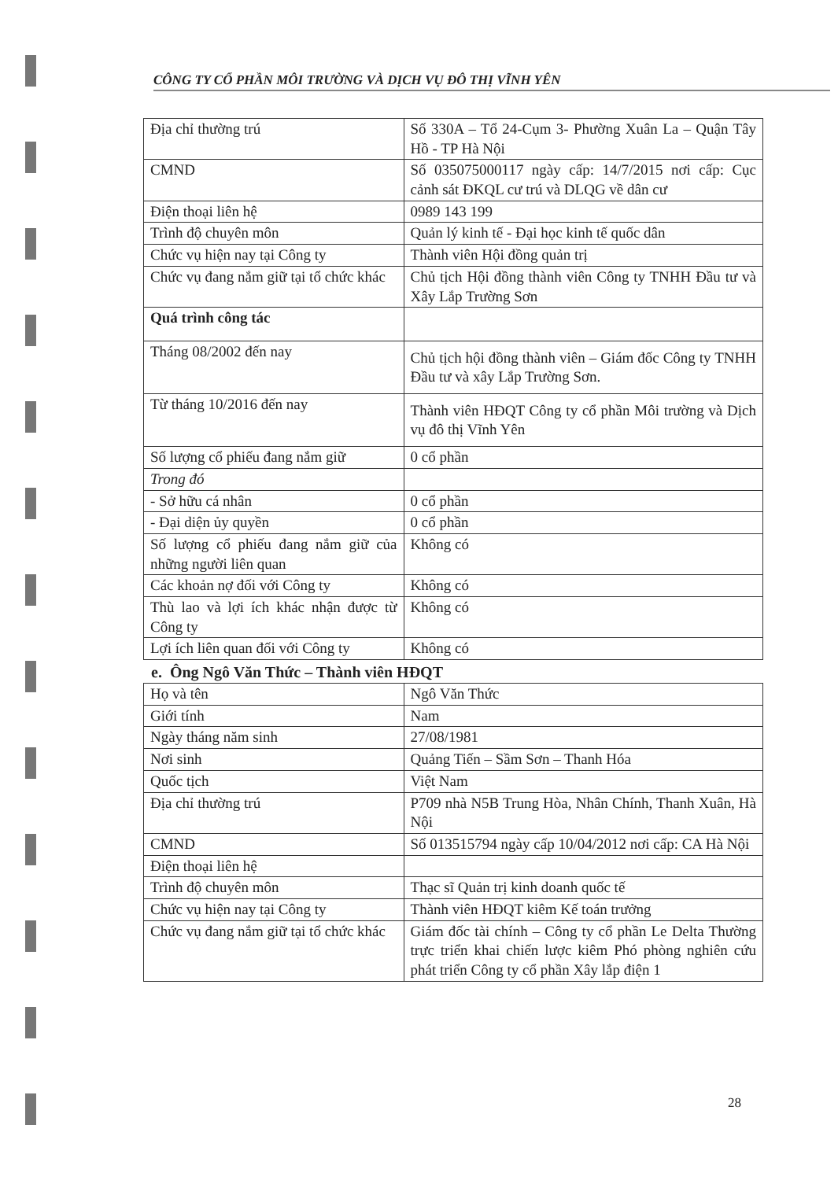CÔNG TY CỔ PHẦN MÔI TRƯỜNG VÀ DỊCH VỤ ĐÔ THỊ VĨNH YÊN
| Địa chỉ thường trú | Số 330A – Tổ 24-Cụm 3- Phường Xuân La – Quận Tây Hồ - TP Hà Nội |
| CMND | Số 035075000117 ngày cấp: 14/7/2015 nơi cấp: Cục cảnh sát ĐKQL cư trú và DLQG về dân cư |
| Điện thoại liên hệ | 0989 143 199 |
| Trình độ chuyên môn | Quản lý kinh tế - Đại học kinh tế quốc dân |
| Chức vụ hiện nay tại Công ty | Thành viên Hội đồng quản trị |
| Chức vụ đang nắm giữ tại tổ chức khác | Chủ tịch Hội đồng thành viên Công ty TNHH Đầu tư và Xây Lắp Trường Sơn |
| Quá trình công tác | |
| Tháng 08/2002 đến nay | Chủ tịch hội đồng thành viên – Giám đốc Công ty TNHH Đầu tư và xây Lắp Trường Sơn. |
| Từ tháng 10/2016 đến nay | Thành viên HĐQT Công ty cổ phần Môi trường và Dịch vụ đô thị Vĩnh Yên |
| Số lượng cổ phiếu đang nắm giữ | 0 cổ phần |
| Trong đó | |
| - Sở hữu cá nhân | 0 cổ phần |
| - Đại diện ủy quyền | 0 cổ phần |
| Số lượng cổ phiếu đang nắm giữ của những người liên quan | Không có |
| Các khoản nợ đối với Công ty | Không có |
| Thù lao và lợi ích khác nhận được từ Công ty | Không có |
| Lợi ích liên quan đối với Công ty | Không có |
e. Ông Ngô Văn Thức – Thành viên HĐQT
| Họ và tên | Ngô Văn Thức |
| Giới tính | Nam |
| Ngày tháng năm sinh | 27/08/1981 |
| Nơi sinh | Quảng Tiến – Sầm Sơn – Thanh Hóa |
| Quốc tịch | Việt Nam |
| Địa chỉ thường trú | P709 nhà N5B Trung Hòa, Nhân Chính, Thanh Xuân, Hà Nội |
| CMND | Số 013515794 ngày cấp 10/04/2012 nơi cấp: CA Hà Nội |
| Điện thoại liên hệ | |
| Trình độ chuyên môn | Thạc sĩ Quản trị kinh doanh quốc tế |
| Chức vụ hiện nay tại Công ty | Thành viên HĐQT kiêm Kế toán trưởng |
| Chức vụ đang nắm giữ tại tổ chức khác | Giám đốc tài chính – Công ty cổ phần Le Delta Thường trực triển khai chiến lược kiêm Phó phòng nghiên cứu phát triển Công ty cổ phần Xây lắp điện 1 |
28